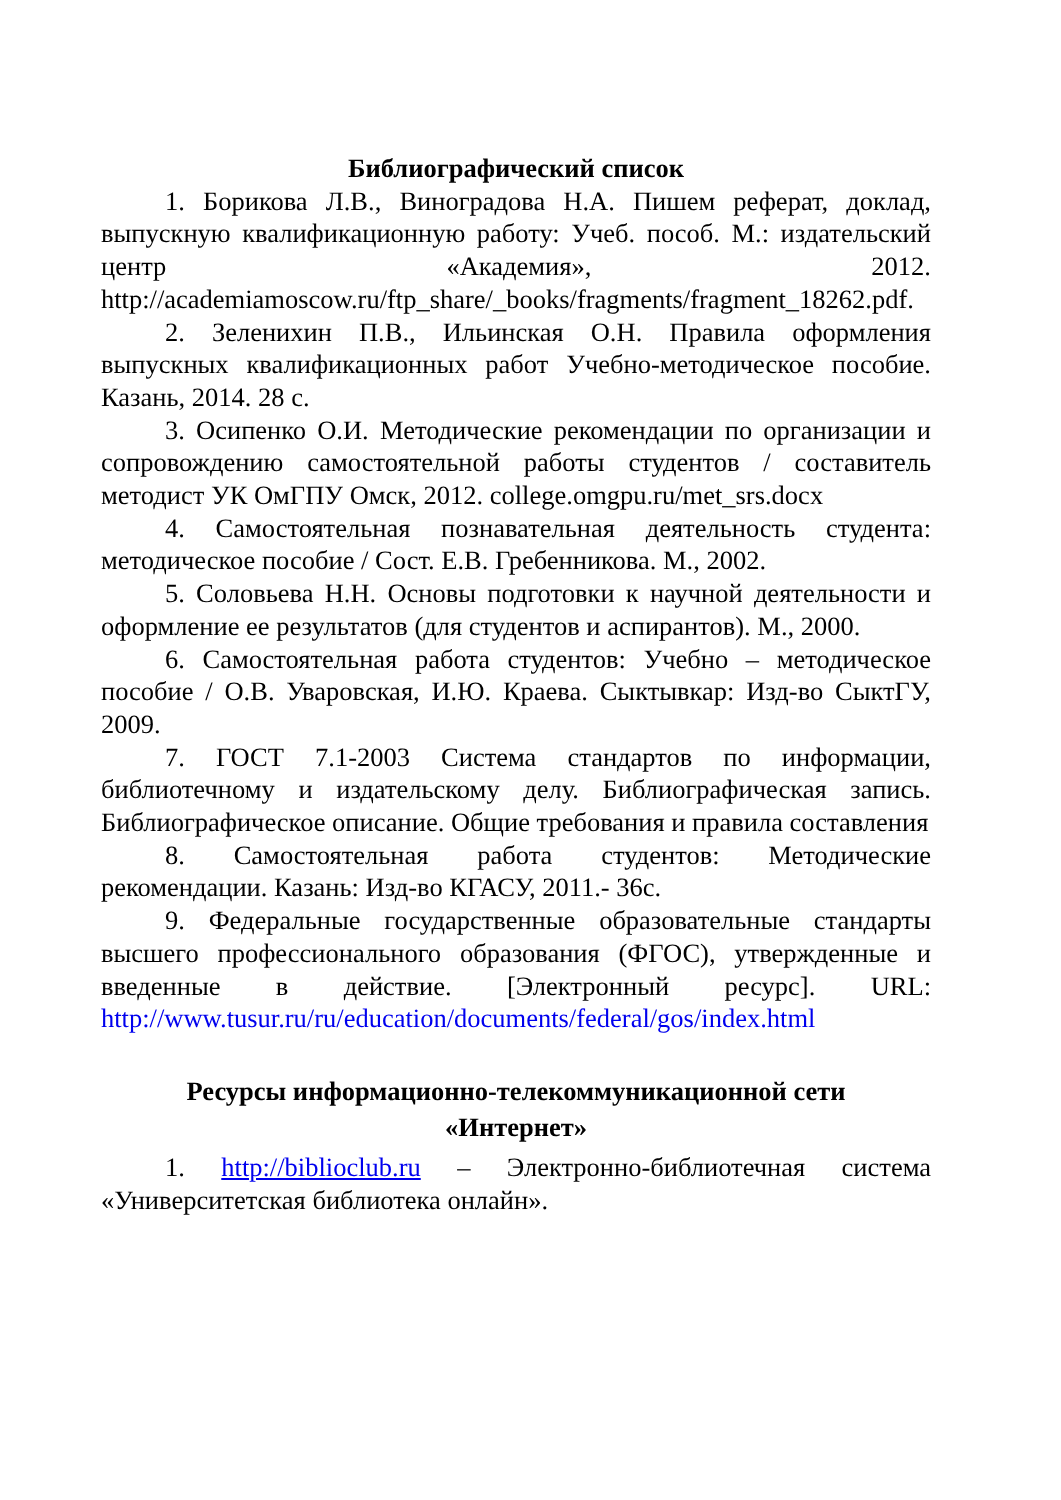Библиографический список
1. Борикова Л.В., Виноградова Н.А. Пишем реферат, доклад, выпускную квалификационную работу: Учеб. пособ. М.: издательский центр «Академия», 2012. http://academiamoscow.ru/ftp_share/_books/fragments/fragment_18262.pdf.
2. Зеленихин П.В., Ильинская О.Н. Правила оформления выпускных квалификационных работ Учебно-методическое пособие. Казань, 2014. 28 с.
3. Осипенко О.И. Методические рекомендации по организации и сопровождению самостоятельной работы студентов / составитель методист УК ОмГПУ Омск, 2012. college.omgpu.ru/met_srs.docx
4. Самостоятельная познавательная деятельность студента: методическое пособие / Сост. Е.В. Гребенникова. М., 2002.
5. Соловьева Н.Н. Основы подготовки к научной деятельности и оформление ее результатов (для студентов и аспирантов). М., 2000.
6. Самостоятельная работа студентов: Учебно – методическое пособие / О.В. Уваровская, И.Ю. Краева. Сыктывкар: Изд-во СыктГУ, 2009.
7. ГОСТ 7.1-2003 Система стандартов по информации, библиотечному и издательскому делу. Библиографическая запись. Библиографическое описание. Общие требования и правила составления
8. Самостоятельная работа студентов: Методические рекомендации. Казань: Изд-во КГАСУ, 2011.- 36с.
9. Федеральные государственные образовательные стандарты высшего профессионального образования (ФГОС), утвержденные и введенные в действие. [Электронный ресурс]. URL: http://www.tusur.ru/ru/education/documents/federal/gos/index.html
Ресурсы информационно-телекоммуникационной сети
«Интернет»
1. http://biblioclub.ru – Электронно-библиотечная система «Университетская библиотека онлайн».